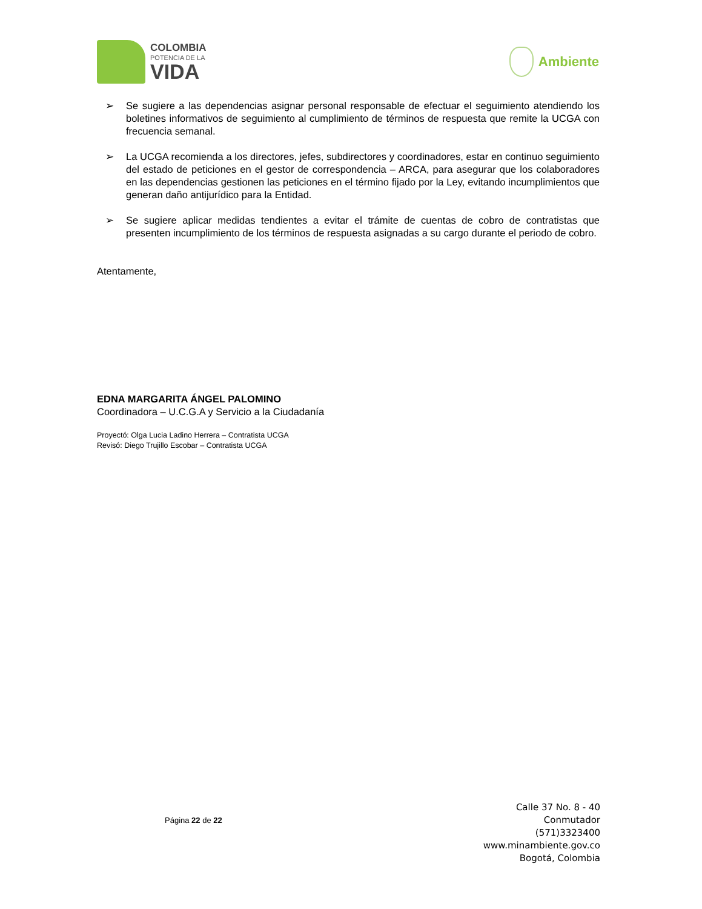COLOMBIA
POTENCIA DE LA
VIDA
Ambiente
➢ Se sugiere a las dependencias asignar personal responsable de efectuar el seguimiento atendiendo los boletines informativos de seguimiento al cumplimiento de términos de respuesta que remite la UCGA con frecuencia semanal.
➢ La UCGA recomienda a los directores, jefes, subdirectores y coordinadores, estar en continuo seguimiento del estado de peticiones en el gestor de correspondencia – ARCA, para asegurar que los colaboradores en las dependencias gestionen las peticiones en el término fijado por la Ley, evitando incumplimientos que generan daño antijurídico para la Entidad.
➢ Se sugiere aplicar medidas tendientes a evitar el trámite de cuentas de cobro de contratistas que presenten incumplimiento de los términos de respuesta asignadas a su cargo durante el periodo de cobro.
Atentamente,
EDNA MARGARITA ÁNGEL PALOMINO
Coordinadora – U.C.G.A y Servicio a la Ciudadanía
Proyectó: Olga Lucia Ladino Herrera – Contratista UCGA
Revisó: Diego Trujillo Escobar – Contratista UCGA
Página 22 de 22
Calle 37 No. 8 - 40
Conmutador
(571)3323400
www.minambiente.gov.co
Bogotá, Colombia